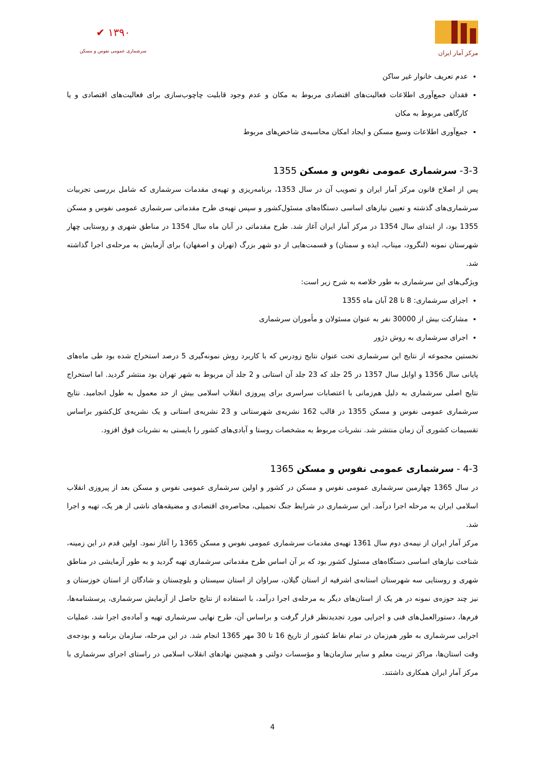✔ ۱۳۹۰
سرشماری عمومی نفوس و مسکن
مرکز آمار ایران
عدم تعریف خانوار غیر ساکن
فقدان جمع‌آوری اطلاعات فعالیت‌های اقتصادی مربوط به مکان و عدم وجود قابلیت چاچوب‌سازی برای فعالیت‌های اقتصادی و یا کارگاهی مربوط به مکان
جمع‌آوری اطلاعات وسیع مسکن و ایجاد امکان محاسبه‌ی شاخص‌های مربوط
3-3- سرشماری عمومی نفوس و مسکن 1355
پس از اصلاح قانون مرکز آمار ایران و تصویب آن در سال 1353، برنامه‌ریزی و تهیه‌ی مقدمات سرشماری که شامل بررسی تجربیات سرشماری‌های گذشته و تعیین نیازهای اساسی دستگاه‌های مسئول‌کشور و سپس تهیه‌ی طرح مقدماتی سرشماری عمومی نفوس و مسکن 1355 بود، از ابتدای سال 1354 در مرکز آمار ایران آغاز شد. طرح مقدماتی در آبان ماه سال 1354 در مناطق شهری و روستایی چهار شهرستان نمونه (لنگرود، میناب، ایذه و سمنان) و قسمت‌هایی از دو شهر بزرگ (تهران و اصفهان) برای آزمایش به مرحله‌ی اجرا گذاشته شد.
ویژگی‌های این سرشماری به طور خلاصه به شرح زیر است:
اجرای سرشماری: 8 تا 28 آبان ماه 1355
مشارکت بیش از 30000 نفر به عنوان مسئولان و مأموران سرشماری
اجرای سرشماری به روش دژور
نخستین مجموعه از نتایج این سرشماری تحت عنوان نتایج زودرس که با کاربرد روش نمونه‌گیری 5 درصد استخراج شده بود طی ماه‌های پایانی سال 1356 و اوایل سال 1357 در 25 جلد که 23 جلد آن استانی و 2 جلد آن مربوط به شهر تهران بود منتشر گردید. اما استخراج نتایج اصلی سرشماری به دلیل هم‌زمانی با اعتصابات سراسری برای پیروزی انقلاب اسلامی بیش از حد معمول به طول انجامید. نتایج سرشماری عمومی نفوس و مسکن 1355 در قالب 162 نشریه‌ی شهرستانی و 23 نشریه‌ی استانی و یک نشریه‌ی کل‌کشور براساس تقسیمات کشوری آن زمان منتشر شد. نشریات مربوط به مشخصات روستا و آبادی‌های کشور را بایستی به نشریات فوق افزود.
4-3 - سرشماری عمومی نفوس و مسکن 1365
در سال 1365 چهارمین سرشماری عمومی نفوس و مسکن در کشور و اولین سرشماری عمومی نفوس و مسکن بعد از پیروزی انقلاب اسلامی ایران به مرحله اجرا درآمد. این سرشماری در شرایط جنگ تحمیلی، محاصره‌ی اقتصادی و مضیقه‌های ناشی از هر یک، تهیه و اجرا شد.
مرکز آمار ایران از نیمه‌ی دوم سال 1361 تهیه‌ی مقدمات سرشماری عمومی نفوس و مسکن 1365 را آغاز نمود. اولین قدم در این زمینه، شناخت نیازهای اساسی دستگاه‌های مسئول کشور بود که بر آن اساس طرح مقدماتی سرشماری تهیه گردید و به طور آزمایشی در مناطق شهری و روستایی سه شهرستان استانه‌ی اشرفیه از استان گیلان، سراوان از استان سیستان و بلوچستان و شادگان از استان خوزستان و نیز چند حوزه‌ی نمونه در هر یک از استان‌های دیگر به مرحله‌ی اجرا درآمد، با استفاده از نتایج حاصل از آزمایش سرشماری، پرسشنامه‌ها، فرم‌ها، دستورالعمل‌های فنی و اجرایی مورد تجدیدنظر قرار گرفت و براساس آن، طرح نهایی سرشماری تهیه و آماده‌ی اجرا شد، عملیات اجرایی سرشماری به طور هم‌زمان در تمام نقاط کشور از تاریخ 16 تا 30 مهر 1365 انجام شد. در این مرحله، سازمان برنامه و بودجه‌ی وقت استان‌ها، مراکز تربیت معلم و سایر سازمان‌ها و مؤسسات دولتی و همچنین نهادهای انقلاب اسلامی در راستای اجرای سرشماری با مرکز آمار ایران همکاری داشتند.
4